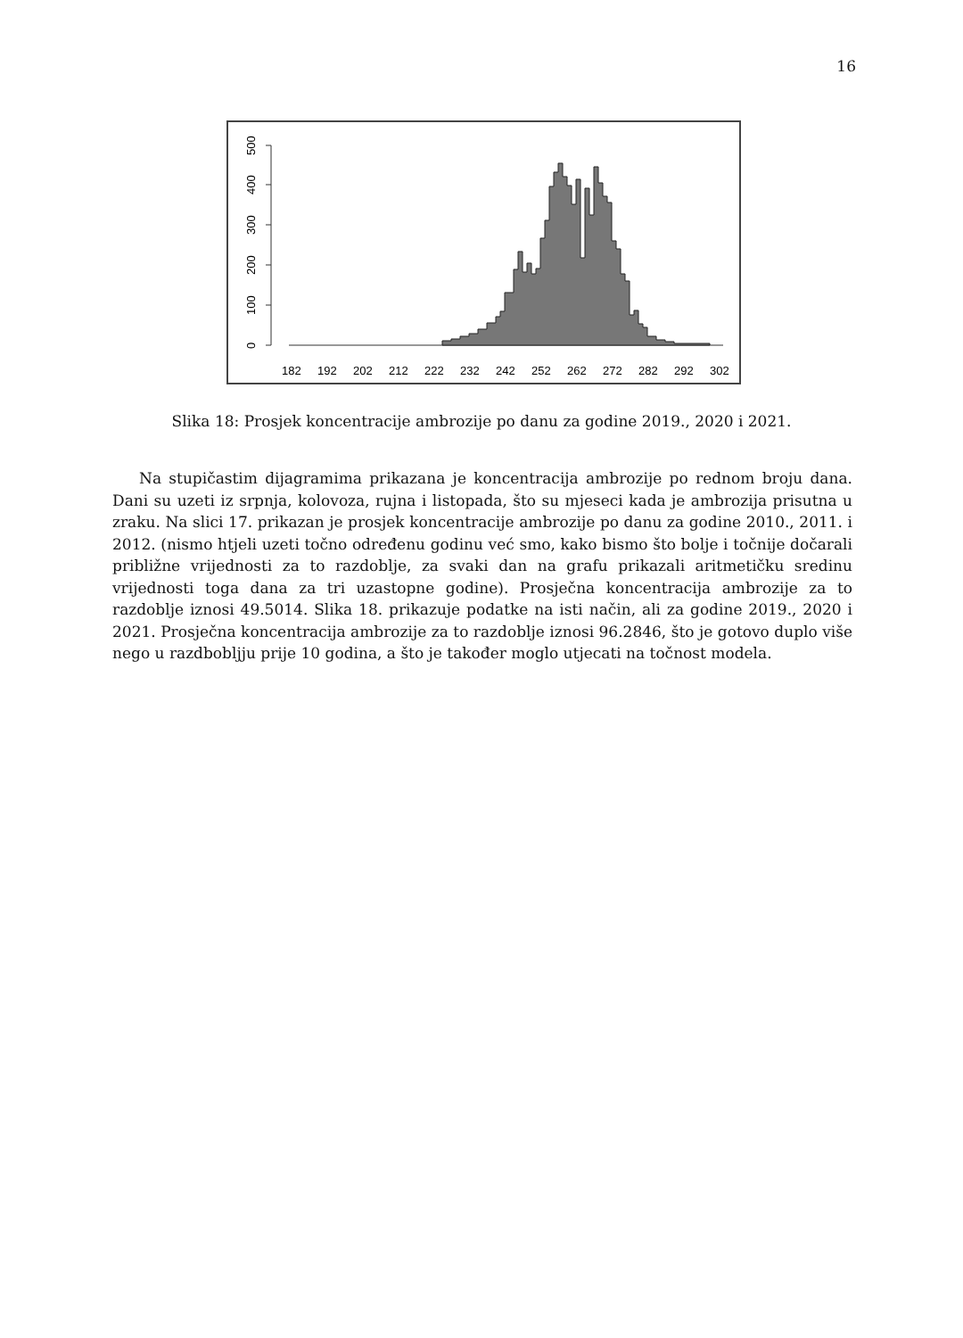16
0
100
200
300
400
500
182
192
202
212
222
232
242
252
262
272
282
292
302
Slika 18: Prosjek koncentracije ambrozije po danu za godine 2019., 2020 i 2021.
Na stupičastim dijagramima prikazana je koncentracija ambrozije po rednom broju dana. Dani su uzeti iz srpnja, kolovoza, rujna i listopada, što su mjeseci kada je ambrozija prisutna u zraku. Na slici 17. prikazan je prosjek koncentracije ambrozije po danu za godine 2010., 2011. i 2012. (nismo htjeli uzeti točno određenu godinu već smo, kako bismo što bolje i točnije dočarali približne vrijednosti za to razdoblje, za svaki dan na grafu prikazali aritmetičku sredinu vrijednosti toga dana za tri uzastopne godine). Prosječna koncentracija ambrozije za to razdoblje iznosi 49.5014. Slika 18. prikazuje podatke na isti način, ali za godine 2019., 2020 i 2021. Prosječna koncentracija ambrozije za to razdoblje iznosi 96.2846, što je gotovo duplo više nego u razdbobljju prije 10 godina, a što je također moglo utjecati na točnost modela.